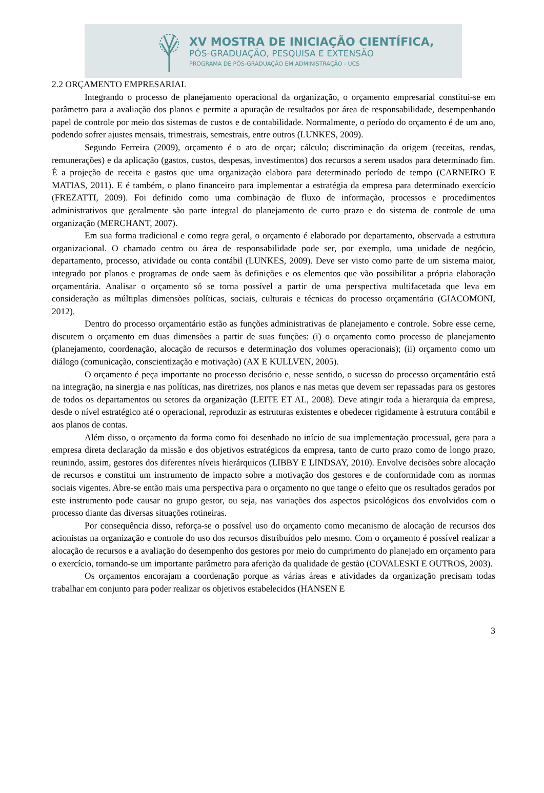XV MOSTRA DE INICIAÇÃO CIENTÍFICA,
PÓS-GRADUAÇÃO, PESQUISA E EXTENSÃO
PROGRAMA DE PÓS-GRADUAÇÃO EM ADMINISTRAÇÃO - UCS
2.2 ORÇAMENTO EMPRESARIAL
Integrando o processo de planejamento operacional da organização, o orçamento empresarial constitui-se em parâmetro para a avaliação dos planos e permite a apuração de resultados por área de responsabilidade, desempenhando papel de controle por meio dos sistemas de custos e de contabilidade. Normalmente, o período do orçamento é de um ano, podendo sofrer ajustes mensais, trimestrais, semestrais, entre outros (LUNKES, 2009).
Segundo Ferreira (2009), orçamento é o ato de orçar; cálculo; discriminação da origem (receitas, rendas, remunerações) e da aplicação (gastos, custos, despesas, investimentos) dos recursos a serem usados para determinado fim. É a projeção de receita e gastos que uma organização elabora para determinado período de tempo (CARNEIRO E MATIAS, 2011). E é também, o plano financeiro para implementar a estratégia da empresa para determinado exercício (FREZATTI, 2009). Foi definido como uma combinação de fluxo de informação, processos e procedimentos administrativos que geralmente são parte integral do planejamento de curto prazo e do sistema de controle de uma organização (MERCHANT, 2007).
Em sua forma tradicional e como regra geral, o orçamento é elaborado por departamento, observada a estrutura organizacional. O chamado centro ou área de responsabilidade pode ser, por exemplo, uma unidade de negócio, departamento, processo, atividade ou conta contábil (LUNKES, 2009). Deve ser visto como parte de um sistema maior, integrado por planos e programas de onde saem às definições e os elementos que vão possibilitar a própria elaboração orçamentária. Analisar o orçamento só se torna possível a partir de uma perspectiva multifacetada que leva em consideração as múltiplas dimensões políticas, sociais, culturais e técnicas do processo orçamentário (GIACOMONI, 2012).
Dentro do processo orçamentário estão as funções administrativas de planejamento e controle. Sobre esse cerne, discutem o orçamento em duas dimensões a partir de suas funções: (i) o orçamento como processo de planejamento (planejamento, coordenação, alocação de recursos e determinação dos volumes operacionais); (ii) orçamento como um diálogo (comunicação, conscientização e motivação) (AX E KULLVEN, 2005).
O orçamento é peça importante no processo decisório e, nesse sentido, o sucesso do processo orçamentário está na integração, na sinergia e nas políticas, nas diretrizes, nos planos e nas metas que devem ser repassadas para os gestores de todos os departamentos ou setores da organização (LEITE ET AL, 2008). Deve atingir toda a hierarquia da empresa, desde o nível estratégico até o operacional, reproduzir as estruturas existentes e obedecer rigidamente à estrutura contábil e aos planos de contas.
Além disso, o orçamento da forma como foi desenhado no início de sua implementação processual, gera para a empresa direta declaração da missão e dos objetivos estratégicos da empresa, tanto de curto prazo como de longo prazo, reunindo, assim, gestores dos diferentes níveis hierárquicos (LIBBY E LINDSAY, 2010). Envolve decisões sobre alocação de recursos e constitui um instrumento de impacto sobre a motivação dos gestores e de conformidade com as normas sociais vigentes. Abre-se então mais uma perspectiva para o orçamento no que tange o efeito que os resultados gerados por este instrumento pode causar no grupo gestor, ou seja, nas variações dos aspectos psicológicos dos envolvidos com o processo diante das diversas situações rotineiras.
Por consequência disso, reforça-se o possível uso do orçamento como mecanismo de alocação de recursos dos acionistas na organização e controle do uso dos recursos distribuídos pelo mesmo. Com o orçamento é possível realizar a alocação de recursos e a avaliação do desempenho dos gestores por meio do cumprimento do planejado em orçamento para o exercício, tornando-se um importante parâmetro para aferição da qualidade de gestão (COVALESKI E OUTROS, 2003).
Os orçamentos encorajam a coordenação porque as várias áreas e atividades da organização precisam todas trabalhar em conjunto para poder realizar os objetivos estabelecidos (HANSEN E
3